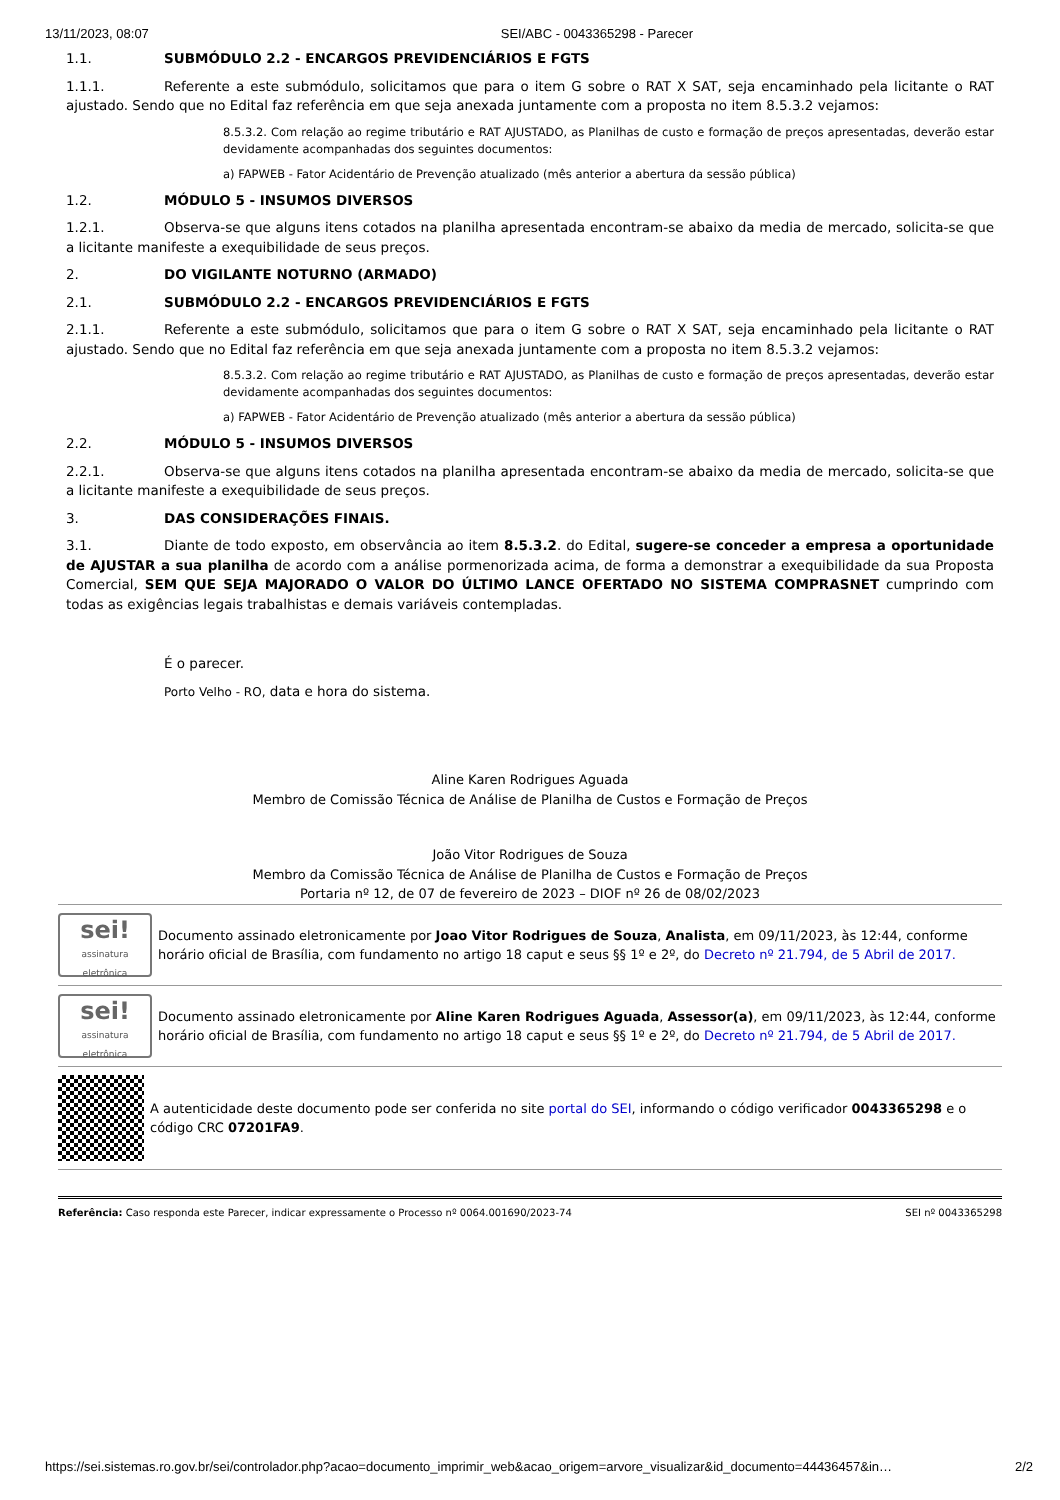13/11/2023, 08:07 SEI/ABC - 0043365298 - Parecer
1.1. SUBMÓDULO 2.2 - ENCARGOS PREVIDENCIÁRIOS E FGTS
1.1.1. Referente a este submódulo, solicitamos que para o item G sobre o RAT X SAT, seja encaminhado pela licitante o RAT ajustado. Sendo que no Edital faz referência em que seja anexada juntamente com a proposta no item 8.5.3.2 vejamos:
8.5.3.2. Com relação ao regime tributário e RAT AJUSTADO, as Planilhas de custo e formação de preços apresentadas, deverão estar devidamente acompanhadas dos seguintes documentos:
a) FAPWEB - Fator Acidentário de Prevenção atualizado (mês anterior a abertura da sessão pública)
1.2. MÓDULO 5 - INSUMOS DIVERSOS
1.2.1. Observa-se que alguns itens cotados na planilha apresentada encontram-se abaixo da media de mercado, solicita-se que a licitante manifeste a exequibilidade de seus preços.
2. DO VIGILANTE NOTURNO (ARMADO)
2.1. SUBMÓDULO 2.2 - ENCARGOS PREVIDENCIÁRIOS E FGTS
2.1.1. Referente a este submódulo, solicitamos que para o item G sobre o RAT X SAT, seja encaminhado pela licitante o RAT ajustado. Sendo que no Edital faz referência em que seja anexada juntamente com a proposta no item 8.5.3.2 vejamos:
8.5.3.2. Com relação ao regime tributário e RAT AJUSTADO, as Planilhas de custo e formação de preços apresentadas, deverão estar devidamente acompanhadas dos seguintes documentos:
a) FAPWEB - Fator Acidentário de Prevenção atualizado (mês anterior a abertura da sessão pública)
2.2. MÓDULO 5 - INSUMOS DIVERSOS
2.2.1. Observa-se que alguns itens cotados na planilha apresentada encontram-se abaixo da media de mercado, solicita-se que a licitante manifeste a exequibilidade de seus preços.
3. DAS CONSIDERAÇÕES FINAIS.
3.1. Diante de todo exposto, em observância ao item 8.5.3.2. do Edital, sugere-se conceder a empresa a oportunidade de AJUSTAR a sua planilha de acordo com a análise pormenorizada acima, de forma a demonstrar a exequibilidade da sua Proposta Comercial, SEM QUE SEJA MAJORADO O VALOR DO ÚLTIMO LANCE OFERTADO NO SISTEMA COMPRASNET cumprindo com todas as exigências legais trabalhistas e demais variáveis contempladas.
É o parecer.
Porto Velho - RO, data e hora do sistema.
Aline Karen Rodrigues Aguada
Membro de Comissão Técnica de Análise de Planilha de Custos e Formação de Preços
João Vitor Rodrigues de Souza
Membro da Comissão Técnica de Análise de Planilha de Custos e Formação de Preços
Portaria nº 12, de 07 de fevereiro de 2023 – DIOF nº 26 de 08/02/2023
sei!
assinatura eletrônica
Documento assinado eletronicamente por Joao Vitor Rodrigues de Souza, Analista, em 09/11/2023, às 12:44, conforme horário oficial de Brasília, com fundamento no artigo 18 caput e seus §§ 1º e 2º, do Decreto nº 21.794, de 5 Abril de 2017.
sei!
assinatura eletrônica
Documento assinado eletronicamente por Aline Karen Rodrigues Aguada, Assessor(a), em 09/11/2023, às 12:44, conforme horário oficial de Brasília, com fundamento no artigo 18 caput e seus §§ 1º e 2º, do Decreto nº 21.794, de 5 Abril de 2017.
A autenticidade deste documento pode ser conferida no site portal do SEI, informando o código verificador 0043365298 e o código CRC 07201FA9.
Referência: Caso responda este Parecer, indicar expressamente o Processo nº 0064.001690/2023-74 SEI nº 0043365298
https://sei.sistemas.ro.gov.br/sei/controlador.php?acao=documento_imprimir_web&acao_origem=arvore_visualizar&id_documento=44436457&in… 2/2